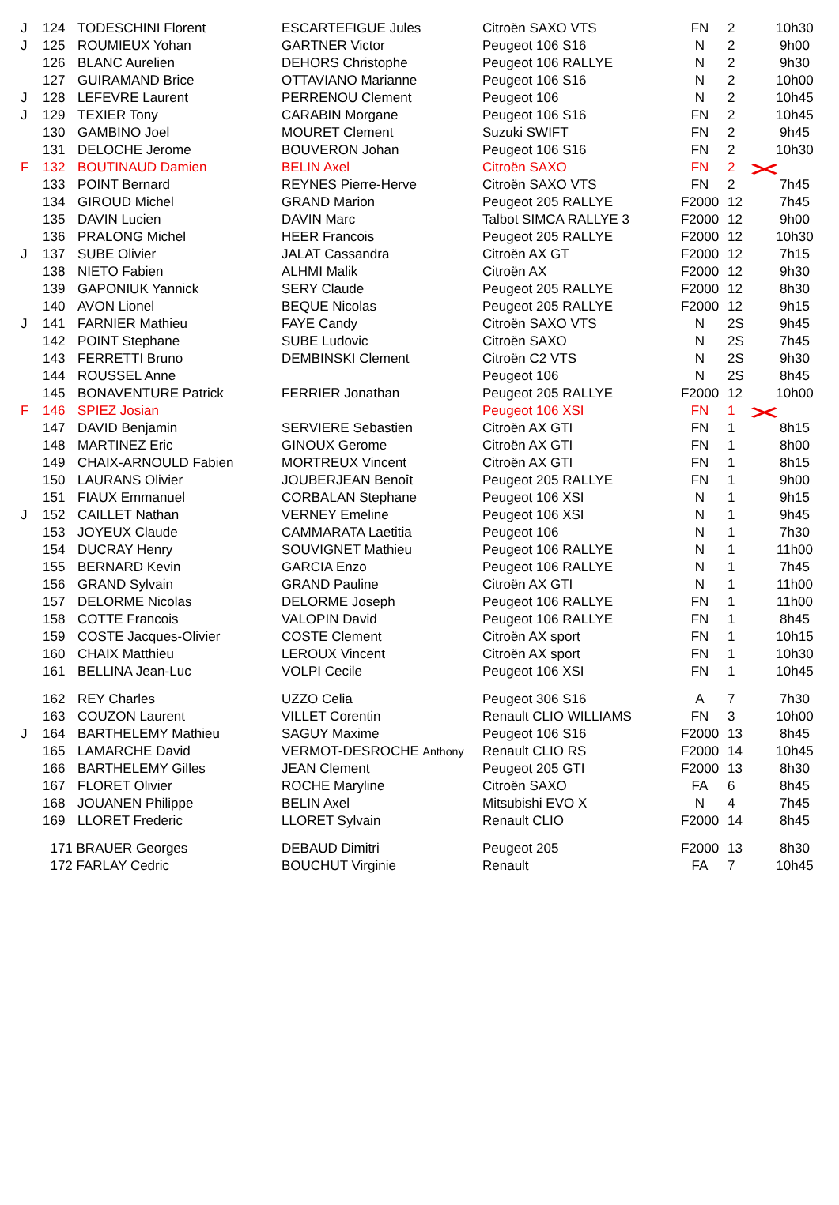| J | 124 | TODESCHINI Florent | ESCARTEFIGUE Jules | Citroën SAXO VTS | FN | 2 | 10h30 |
| J | 125 | ROUMIEUX Yohan | GARTNER Victor | Peugeot 106 S16 | N | 2 | 9h00 |
| | 126 | BLANC Aurelien | DEHORS Christophe | Peugeot 106 RALLYE | N | 2 | 9h30 |
| | 127 | GUIRAMAND Brice | OTTAVIANO Marianne | Peugeot 106 S16 | N | 2 | 10h00 |
| J | 128 | LEFEVRE Laurent | PERRENOU Clement | Peugeot 106 | N | 2 | 10h45 |
| J | 129 | TEXIER Tony | CARABIN Morgane | Peugeot 106 S16 | FN | 2 | 10h45 |
| | 130 | GAMBINO Joel | MOURET Clement | Suzuki SWIFT | FN | 2 | 9h45 |
| | 131 | DELOCHE Jerome | BOUVERON Johan | Peugeot 106 S16 | FN | 2 | 10h30 |
| F | 132 | BOUTINAUD Damien | BELIN Axel | Citroën SAXO | FN | 2 | × |
| | 133 | POINT Bernard | REYNES Pierre-Herve | Citroën SAXO VTS | FN | 2 | 7h45 |
| | 134 | GIROUD Michel | GRAND Marion | Peugeot 205 RALLYE | F2000 | 12 | 7h45 |
| | 135 | DAVIN Lucien | DAVIN Marc | Talbot SIMCA RALLYE 3 | F2000 | 12 | 9h00 |
| | 136 | PRALONG Michel | HEER Francois | Peugeot 205 RALLYE | F2000 | 12 | 10h30 |
| J | 137 | SUBE Olivier | JALAT Cassandra | Citroën AX GT | F2000 | 12 | 7h15 |
| | 138 | NIETO Fabien | ALHMI Malik | Citroën AX | F2000 | 12 | 9h30 |
| | 139 | GAPONIUK Yannick | SERY Claude | Peugeot 205 RALLYE | F2000 | 12 | 8h30 |
| | 140 | AVON Lionel | BEQUE Nicolas | Peugeot 205 RALLYE | F2000 | 12 | 9h15 |
| J | 141 | FARNIER Mathieu | FAYE Candy | Citroën SAXO VTS | N | 2S | 9h45 |
| | 142 | POINT Stephane | SUBE Ludovic | Citroën SAXO | N | 2S | 7h45 |
| | 143 | FERRETTI Bruno | DEMBINSKI Clement | Citroën C2 VTS | N | 2S | 9h30 |
| | 144 | ROUSSEL Anne | | Peugeot 106 | N | 2S | 8h45 |
| | 145 | BONAVENTURE Patrick | FERRIER Jonathan | Peugeot 205 RALLYE | F2000 | 12 | 10h00 |
| F | 146 | SPIEZ Josian | | Peugeot 106 XSI | FN | 1 | × |
| | 147 | DAVID Benjamin | SERVIERE Sebastien | Citroën AX GTI | FN | 1 | 8h15 |
| | 148 | MARTINEZ Eric | GINOUX Gerome | Citroën AX GTI | FN | 1 | 8h00 |
| | 149 | CHAIX-ARNOULD Fabien | MORTREUX Vincent | Citroën AX GTI | FN | 1 | 8h15 |
| | 150 | LAURANS Olivier | JOUBERJEAN Benoît | Peugeot 205 RALLYE | FN | 1 | 9h00 |
| | 151 | FIAUX Emmanuel | CORBALAN Stephane | Peugeot 106 XSI | N | 1 | 9h15 |
| J | 152 | CAILLET Nathan | VERNEY Emeline | Peugeot 106 XSI | N | 1 | 9h45 |
| | 153 | JOYEUX Claude | CAMMARATA Laetitia | Peugeot 106 | N | 1 | 7h30 |
| | 154 | DUCRAY Henry | SOUVIGNET Mathieu | Peugeot 106 RALLYE | N | 1 | 11h00 |
| | 155 | BERNARD Kevin | GARCIA Enzo | Peugeot 106 RALLYE | N | 1 | 7h45 |
| | 156 | GRAND Sylvain | GRAND Pauline | Citroën AX GTI | N | 1 | 11h00 |
| | 157 | DELORME Nicolas | DELORME Joseph | Peugeot 106 RALLYE | FN | 1 | 11h00 |
| | 158 | COTTE Francois | VALOPIN David | Peugeot 106 RALLYE | FN | 1 | 8h45 |
| | 159 | COSTE Jacques-Olivier | COSTE Clement | Citroën AX sport | FN | 1 | 10h15 |
| | 160 | CHAIX Matthieu | LEROUX Vincent | Citroën AX sport | FN | 1 | 10h30 |
| | 161 | BELLINA Jean-Luc | VOLPI Cecile | Peugeot 106 XSI | FN | 1 | 10h45 |
| | 162 | REY Charles | UZZO Celia | Peugeot 306 S16 | A | 7 | 7h30 |
| | 163 | COUZON Laurent | VILLET Corentin | Renault CLIO WILLIAMS | FN | 3 | 10h00 |
| J | 164 | BARTHELEMY Mathieu | SAGUY Maxime | Peugeot 106 S16 | F2000 | 13 | 8h45 |
| | 165 | LAMARCHE David | VERMOT-DESROCHE Anthony | Renault CLIO RS | F2000 | 14 | 10h45 |
| | 166 | BARTHELEMY Gilles | JEAN Clement | Peugeot 205 GTI | F2000 | 13 | 8h30 |
| | 167 | FLORET Olivier | ROCHE Maryline | Citroën SAXO | FA | 6 | 8h45 |
| | 168 | JOUANEN Philippe | BELIN Axel | Mitsubishi EVO X | N | 4 | 7h45 |
| | 169 | LLORET Frederic | LLORET Sylvain | Renault CLIO | F2000 | 14 | 8h45 |
| | 171 BRAUER Georges | | DEBAUD Dimitri | Peugeot 205 | F2000 | 13 | 8h30 |
| | 172 FARLAY Cedric | | BOUCHUT Virginie | Renault | FA | 7 | 10h45 |